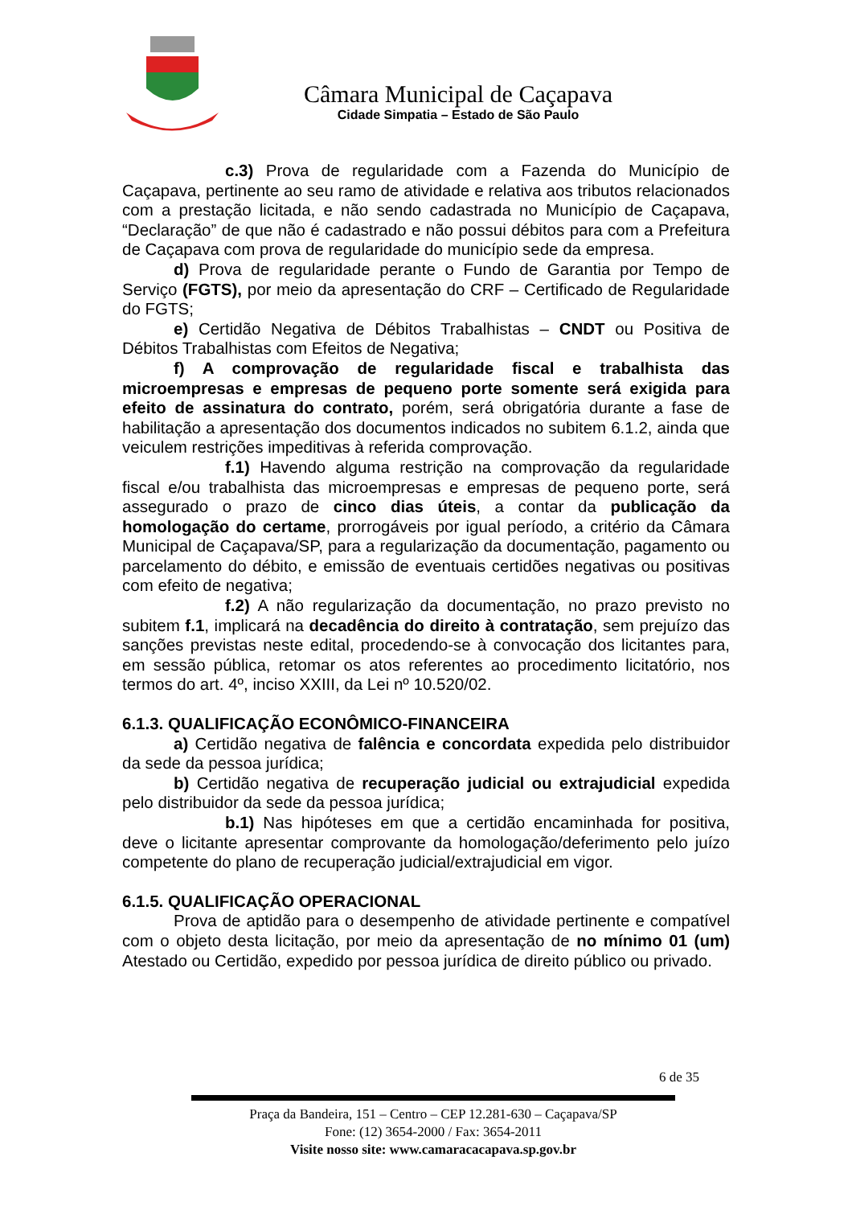Câmara Municipal de Caçapava
Cidade Simpatia – Estado de São Paulo
c.3) Prova de regularidade com a Fazenda do Município de Caçapava, pertinente ao seu ramo de atividade e relativa aos tributos relacionados com a prestação licitada, e não sendo cadastrada no Município de Caçapava, “Declaração” de que não é cadastrado e não possui débitos para com a Prefeitura de Caçapava com prova de regularidade do município sede da empresa.
d) Prova de regularidade perante o Fundo de Garantia por Tempo de Serviço (FGTS), por meio da apresentação do CRF – Certificado de Regularidade do FGTS;
e) Certidão Negativa de Débitos Trabalhistas – CNDT ou Positiva de Débitos Trabalhistas com Efeitos de Negativa;
f) A comprovação de regularidade fiscal e trabalhista das microempresas e empresas de pequeno porte somente será exigida para efeito de assinatura do contrato, porém, será obrigatória durante a fase de habilitação a apresentação dos documentos indicados no subitem 6.1.2, ainda que veiculem restrições impeditivas à referida comprovação.
f.1) Havendo alguma restrição na comprovação da regularidade fiscal e/ou trabalhista das microempresas e empresas de pequeno porte, será assegurado o prazo de cinco dias úteis, a contar da publicação da homologação do certame, prorrogáveis por igual período, a critério da Câmara Municipal de Caçapava/SP, para a regularização da documentação, pagamento ou parcelamento do débito, e emissão de eventuais certidões negativas ou positivas com efeito de negativa;
f.2) A não regularização da documentação, no prazo previsto no subitem f.1, implicará na decadência do direito à contratação, sem prejuízo das sanções previstas neste edital, procedendo-se à convocação dos licitantes para, em sessão pública, retomar os atos referentes ao procedimento licitatório, nos termos do art. 4º, inciso XXIII, da Lei nº 10.520/02.
6.1.3. QUALIFICAÇÃO ECONÔMICO-FINANCEIRA
a) Certidão negativa de falência e concordata expedida pelo distribuidor da sede da pessoa jurídica;
b) Certidão negativa de recuperação judicial ou extrajudicial expedida pelo distribuidor da sede da pessoa jurídica;
b.1) Nas hipóteses em que a certidão encaminhada for positiva, deve o licitante apresentar comprovante da homologação/deferimento pelo juízo competente do plano de recuperação judicial/extrajudicial em vigor.
6.1.5. QUALIFICAÇÃO OPERACIONAL
Prova de aptidão para o desempenho de atividade pertinente e compatível com o objeto desta licitação, por meio da apresentação de no mínimo 01 (um) Atestado ou Certidão, expedido por pessoa jurídica de direito público ou privado.
6 de 35
Praça da Bandeira, 151 – Centro – CEP 12.281-630 – Caçapava/SP
Fone: (12) 3654-2000 / Fax: 3654-2011
Visite nosso site: www.camaracacapava.sp.gov.br